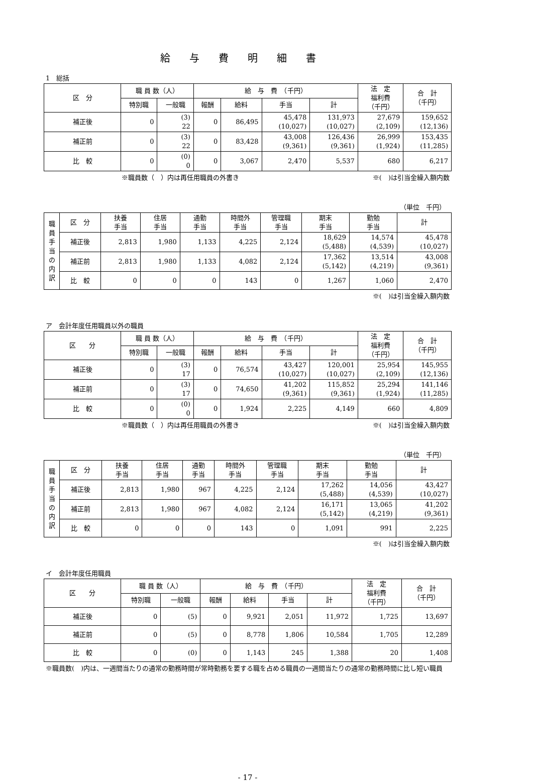給与費明細書
1　総括
| 区 分 | 職 員 数（人） | | 給 与 費 （千円） | | | | 法 定 福利費 （千円） | 合 計 （千円） |
| --- | --- | --- | --- | --- | --- | --- | --- | --- |
| | 特別職 | 一般職 | 報酬 | 給料 | 手当 | 計 | | |
| 補正後 | 0 | (3) 22 | 0 | 86,495 | 45,478 (10,027) | 131,973 (10,027) | 27,679 (2,109) | 159,652 (12,136) |
| 補正前 | 0 | (3) 22 | 0 | 83,428 | 43,008 (9,361) | 126,436 (9,361) | 26,999 (1,924) | 153,435 (11,285) |
| 比 較 | 0 | (0) 0 | 0 | 3,067 | 2,470 | 5,537 | 680 | 6,217 |
※職員数（　）内は再任用職員の外書き ※(　)は引当金繰入額内数
（単位　千円）
| 職 員 手 当 の 内 訳 | 区 分 | 扶養 手当 | 住居 手当 | 通勤 手当 | 時間外 手当 | 管理職 手当 | 期末 手当 | 勤勉 手当 | 計 |
| --- | --- | --- | --- | --- | --- | --- | --- | --- | --- |
| | 補正後 | 2,813 | 1,980 | 1,133 | 4,225 | 2,124 | 18,629 (5,488) | 14,574 (4,539) | 45,478 (10,027) |
| | 補正前 | 2,813 | 1,980 | 1,133 | 4,082 | 2,124 | 17,362 (5,142) | 13,514 (4,219) | 43,008 (9,361) |
| | 比 較 | 0 | 0 | 0 | 143 | 0 | 1,267 | 1,060 | 2,470 |
※(　)は引当金繰入額内数
ア　会計年度任用職員以外の職員
| 区 分 | 職 員 数（人） | | 給 与 費 （千円） | | | | 法 定 福利費 （千円） | 合 計 （千円） |
| --- | --- | --- | --- | --- | --- | --- | --- | --- |
| | 特別職 | 一般職 | 報酬 | 給料 | 手当 | 計 | | |
| 補正後 | 0 | (3) 17 | 0 | 76,574 | 43,427 (10,027) | 120,001 (10,027) | 25,954 (2,109) | 145,955 (12,136) |
| 補正前 | 0 | (3) 17 | 0 | 74,650 | 41,202 (9,361) | 115,852 (9,361) | 25,294 (1,924) | 141,146 (11,285) |
| 比 較 | 0 | (0) 0 | 0 | 1,924 | 2,225 | 4,149 | 660 | 4,809 |
※職員数（　）内は再任用職員の外書き ※(　)は引当金繰入額内数
（単位　千円）
| 職 員 手 当 の 内 訳 | 区 分 | 扶養 手当 | 住居 手当 | 通勤 手当 | 時間外 手当 | 管理職 手当 | 期末 手当 | 勤勉 手当 | 計 |
| --- | --- | --- | --- | --- | --- | --- | --- | --- | --- |
| | 補正後 | 2,813 | 1,980 | 967 | 4,225 | 2,124 | 17,262 (5,488) | 14,056 (4,539) | 43,427 (10,027) |
| | 補正前 | 2,813 | 1,980 | 967 | 4,082 | 2,124 | 16,171 (5,142) | 13,065 (4,219) | 41,202 (9,361) |
| | 比 較 | 0 | 0 | 0 | 143 | 0 | 1,091 | 991 | 2,225 |
※(　)は引当金繰入額内数
イ　会計年度任用職員
| 区 分 | 職 員 数（人） | | 給 与 費 （千円） | | | | 法 定 福利費 （千円） | 合 計 （千円） |
| --- | --- | --- | --- | --- | --- | --- | --- | --- |
| | 特別職 | 一般職 | 報酬 | 給料 | 手当 | 計 | | |
| 補正後 | 0 | (5) | 0 | 9,921 | 2,051 | 11,972 | 1,725 | 13,697 |
| 補正前 | 0 | (5) | 0 | 8,778 | 1,806 | 10,584 | 1,705 | 12,289 |
| 比 較 | 0 | (0) | 0 | 1,143 | 245 | 1,388 | 20 | 1,408 |
※職員数(　)内は、一週間当たりの通常の勤務時間が常時勤務を要する職を占める職員の一週間当たりの通常の勤務時間に比し短い職員
- 17 -